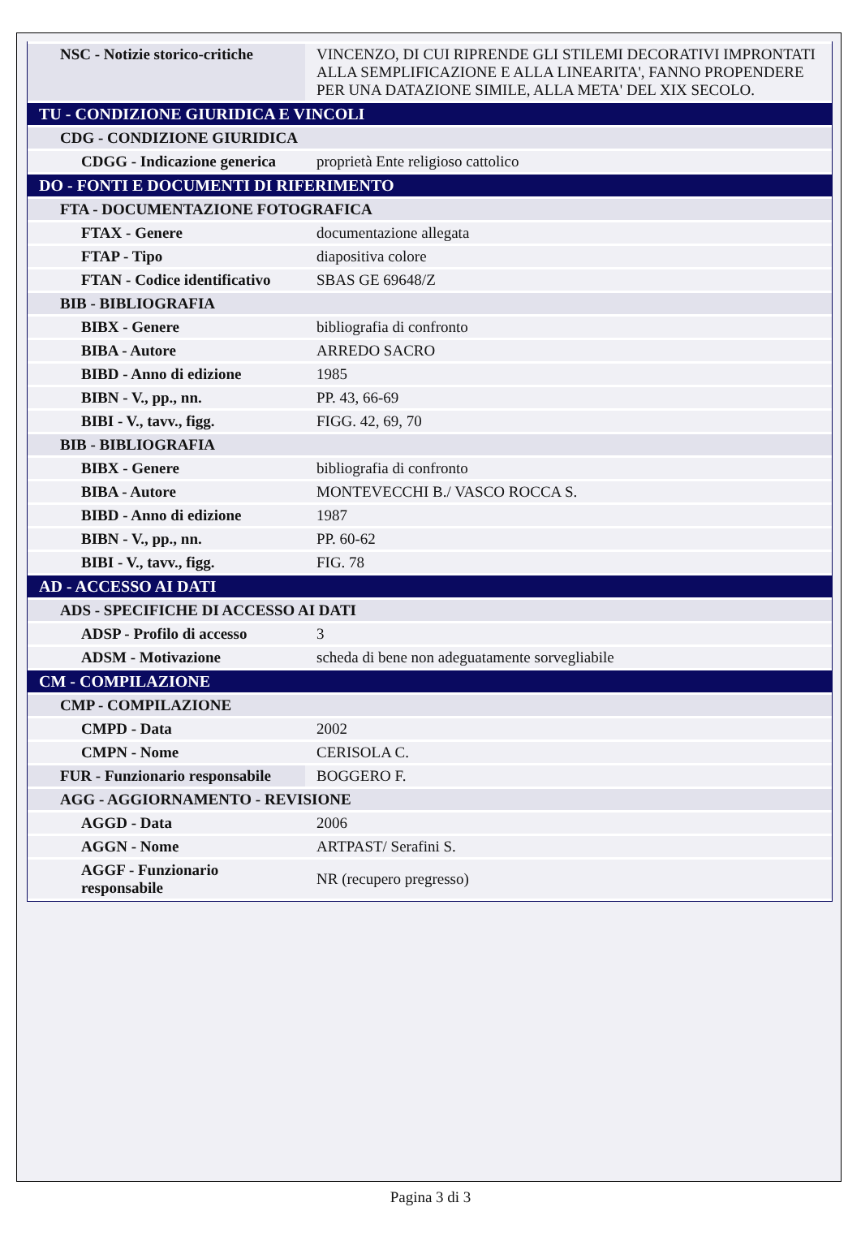| NSC - Notizie storico-critiche | VINCENZO, DI CUI RIPRENDE GLI STILEMI DECORATIVI IMPRONTATI ALLA SEMPLIFICAZIONE E ALLA LINEARITA', FANNO PROPENDERE PER UNA DATAZIONE SIMILE, ALLA META' DEL XIX SECOLO. |
| TU - CONDIZIONE GIURIDICA E VINCOLI | |
| CDG - CONDIZIONE GIURIDICA | |
| CDGG - Indicazione generica | proprietà Ente religioso cattolico |
| DO - FONTI E DOCUMENTI DI RIFERIMENTO | |
| FTA - DOCUMENTAZIONE FOTOGRAFICA | |
| FTAX - Genere | documentazione allegata |
| FTAP - Tipo | diapositiva colore |
| FTAN - Codice identificativo | SBAS GE 69648/Z |
| BIB - BIBLIOGRAFIA | |
| BIBX - Genere | bibliografia di confronto |
| BIBA - Autore | ARREDO SACRO |
| BIBD - Anno di edizione | 1985 |
| BIBN - V., pp., nn. | PP. 43, 66-69 |
| BIBI - V., tavv., figg. | FIGG. 42, 69, 70 |
| BIB - BIBLIOGRAFIA | |
| BIBX - Genere | bibliografia di confronto |
| BIBA - Autore | MONTEVECCHI B./ VASCO ROCCA S. |
| BIBD - Anno di edizione | 1987 |
| BIBN - V., pp., nn. | PP. 60-62 |
| BIBI - V., tavv., figg. | FIG. 78 |
| AD - ACCESSO AI DATI | |
| ADS - SPECIFICHE DI ACCESSO AI DATI | |
| ADSP - Profilo di accesso | 3 |
| ADSM - Motivazione | scheda di bene non adeguatamente sorvegliabile |
| CM - COMPILAZIONE | |
| CMP - COMPILAZIONE | |
| CMPD - Data | 2002 |
| CMPN - Nome | CERISOLA C. |
| FUR - Funzionario responsabile | BOGGERO F. |
| AGG - AGGIORNAMENTO - REVISIONE | |
| AGGD - Data | 2006 |
| AGGN - Nome | ARTPAST/ Serafini S. |
| AGGF - Funzionario responsabile | NR (recupero pregresso) |
Pagina 3 di 3